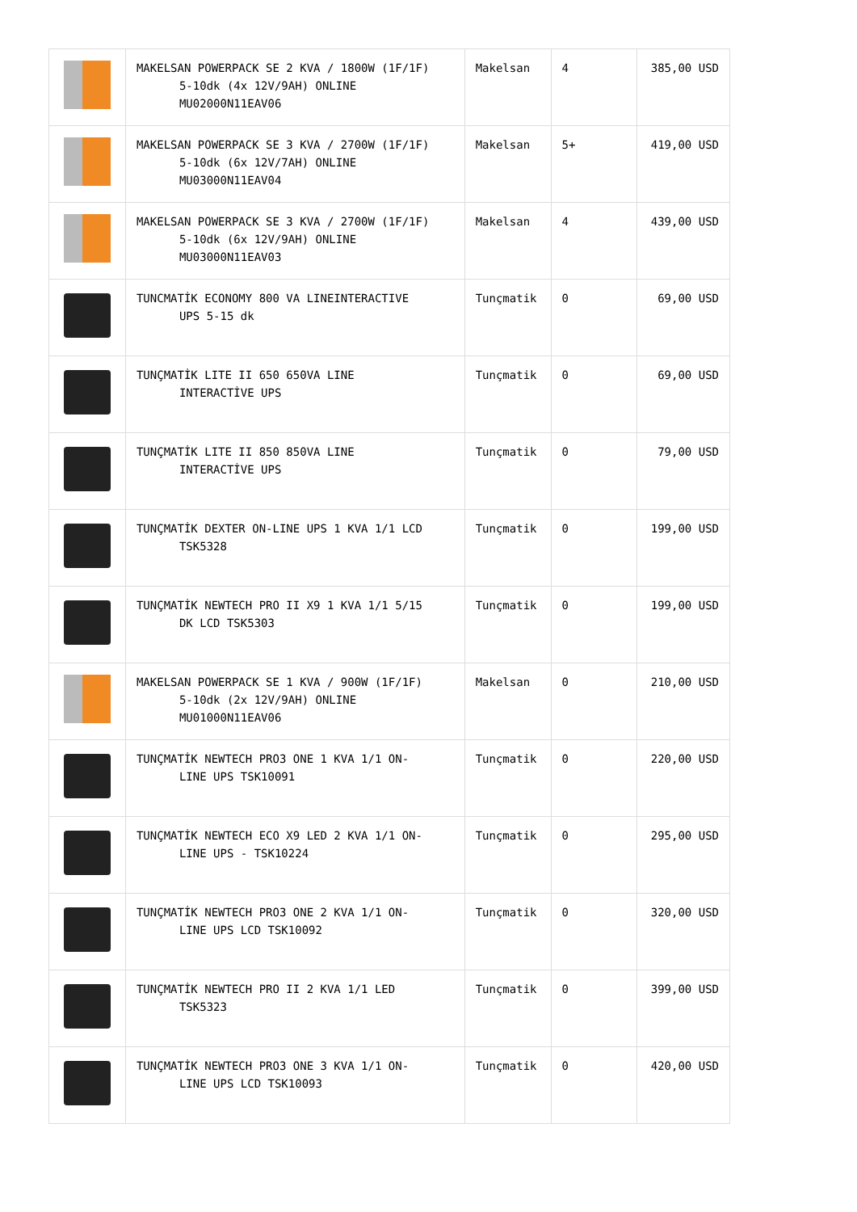| | MAKELSAN POWERPACK SE 2 KVA / 1800W (1F/1F) 5-10dk (4x 12V/9AH) ONLINE MU02000N11EAV06 | Makelsan | 4 | 385,00 USD |
| | MAKELSAN POWERPACK SE 3 KVA / 2700W (1F/1F) 5-10dk (6x 12V/7AH) ONLINE MU03000N11EAV04 | Makelsan | 5+ | 419,00 USD |
| | MAKELSAN POWERPACK SE 3 KVA / 2700W (1F/1F) 5-10dk (6x 12V/9AH) ONLINE MU03000N11EAV03 | Makelsan | 4 | 439,00 USD |
| | TUNCMATİK ECONOMY 800 VA LINEINTERACTIVE UPS 5-15 dk | Tunçmatik | 0 | 69,00 USD |
| | TUNÇMATİK LITE II 650 650VA LINE INTERACTİVE UPS | Tunçmatik | 0 | 69,00 USD |
| | TUNÇMATİK LITE II 850 850VA LINE INTERACTİVE UPS | Tunçmatik | 0 | 79,00 USD |
| | TUNÇMATİK DEXTER ON-LINE UPS 1 KVA 1/1 LCD TSK5328 | Tunçmatik | 0 | 199,00 USD |
| | TUNÇMATİK NEWTECH PRO II X9 1 KVA 1/1 5/15 DK LCD TSK5303 | Tunçmatik | 0 | 199,00 USD |
| | MAKELSAN POWERPACK SE 1 KVA / 900W (1F/1F) 5-10dk (2x 12V/9AH) ONLINE MU01000N11EAV06 | Makelsan | 0 | 210,00 USD |
| | TUNÇMATİK NEWTECH PRO3 ONE 1 KVA 1/1 ON- LINE UPS TSK10091 | Tunçmatik | 0 | 220,00 USD |
| | TUNÇMATİK NEWTECH ECO X9 LED 2 KVA 1/1 ON- LINE UPS - TSK10224 | Tunçmatik | 0 | 295,00 USD |
| | TUNÇMATİK NEWTECH PRO3 ONE 2 KVA 1/1 ON- LINE UPS LCD TSK10092 | Tunçmatik | 0 | 320,00 USD |
| | TUNÇMATİK NEWTECH PRO II 2 KVA 1/1 LED TSK5323 | Tunçmatik | 0 | 399,00 USD |
| | TUNÇMATİK NEWTECH PRO3 ONE 3 KVA 1/1 ON- LINE UPS LCD TSK10093 | Tunçmatik | 0 | 420,00 USD |